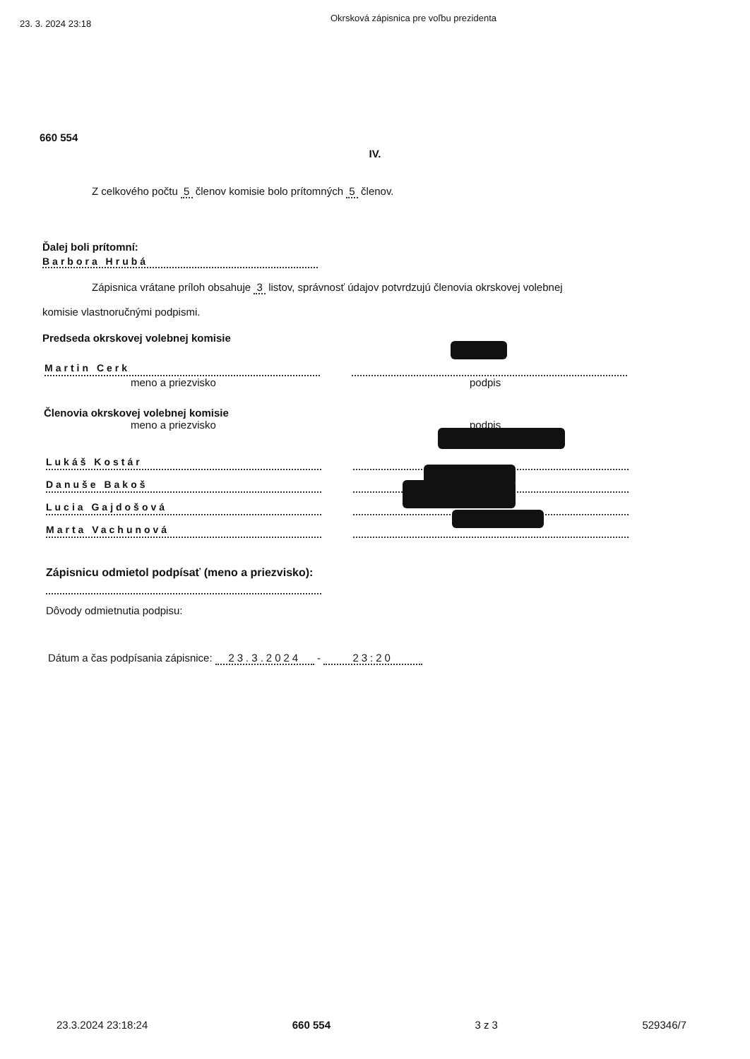23. 3. 2024 23:18
Okrsková zápisnica pre voľbu prezidenta
660 554
IV.
Z celkového počtu 5 členov komisie bolo prítomných 5 členov.
Ďalej boli prítomní:
Barbora Hrubá
Zápisnica vrátane príloh obsahuje 3 listov, správnosť údajov potvrdzujú členovia okrskovej volebnej
komisie vlastnoručnými podpismi.
Predseda okrskovej volebnej komisie
Martin Cerk
meno a priezvisko podpis
Členovia okrskovej volebnej komisie
meno a priezvisko podpis
Lukáš Kostár
Danuše Bakoš
Lucia Gajdošová
Marta Vachunová
Zápisnicu odmietol podpísať (meno a priezvisko):
Dôvody odmietnutia podpisu:
Dátum a čas podpísania zápisnice: 23.3.2024 - 23:20
23.3.2024 23:18:24 660 554 3 z 3 529346/7